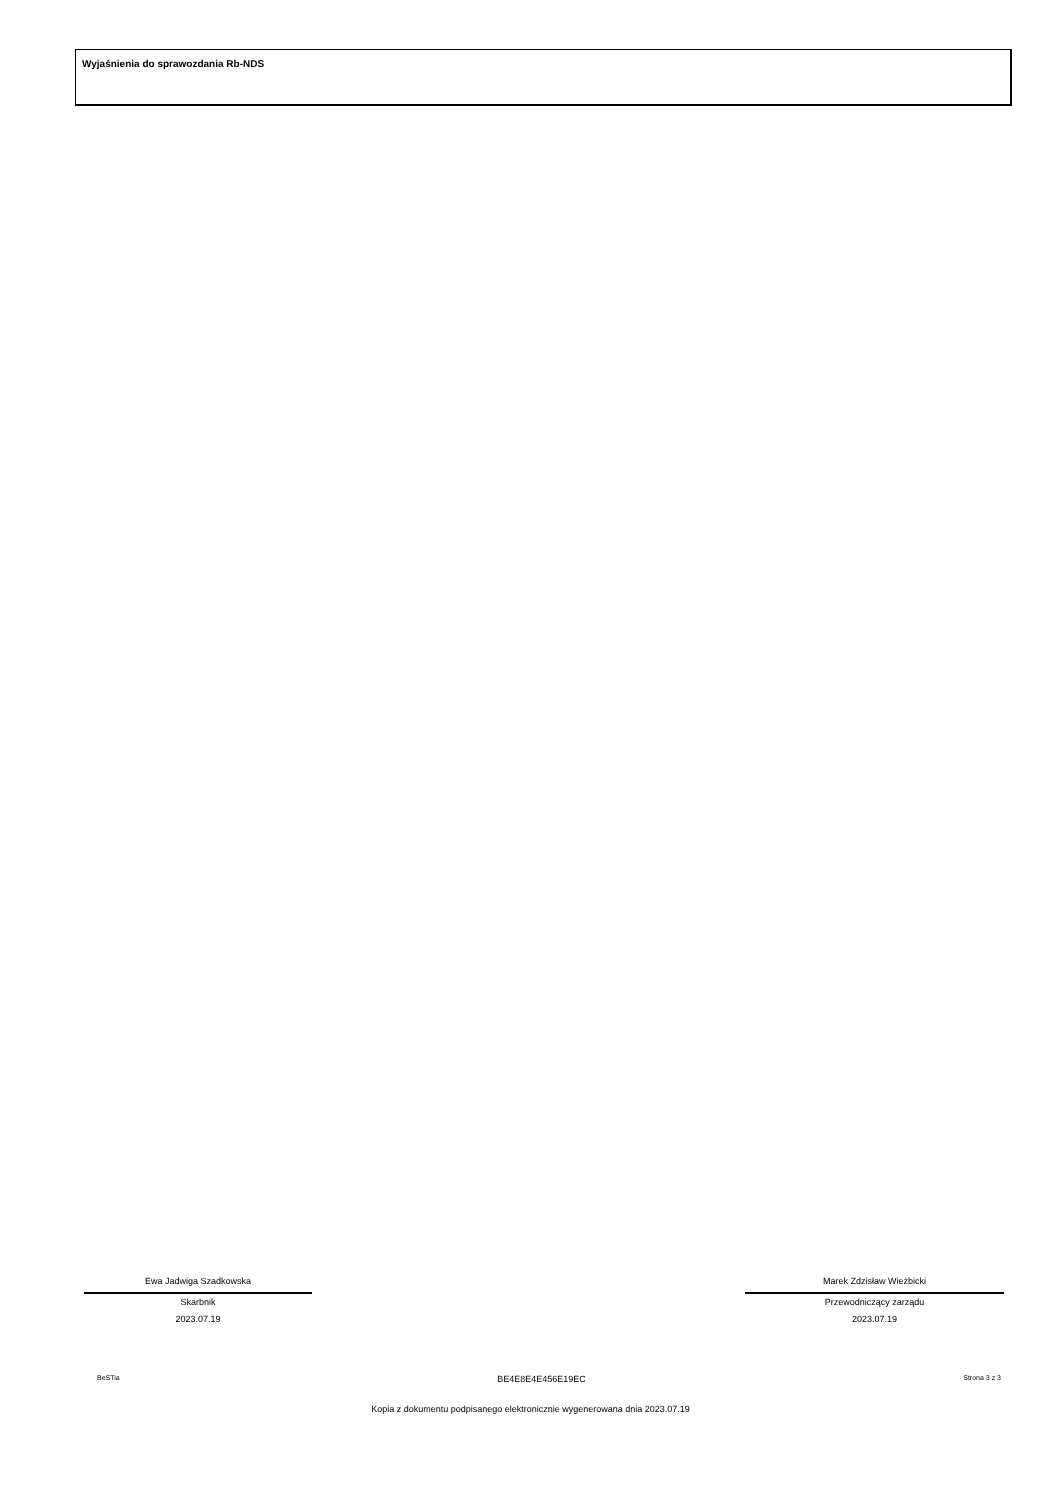Wyjaśnienia do sprawozdania Rb-NDS
Ewa Jadwiga Szadkowska
Skarbnik
2023.07.19
Marek Zdzisław Wieżbicki
Przewodniczący zarządu
2023.07.19
BeSTia BE4E8E4E456E19EC Strona 3 z 3
Kopia z dokumentu podpisanego elektronicznie wygenerowana dnia 2023.07.19